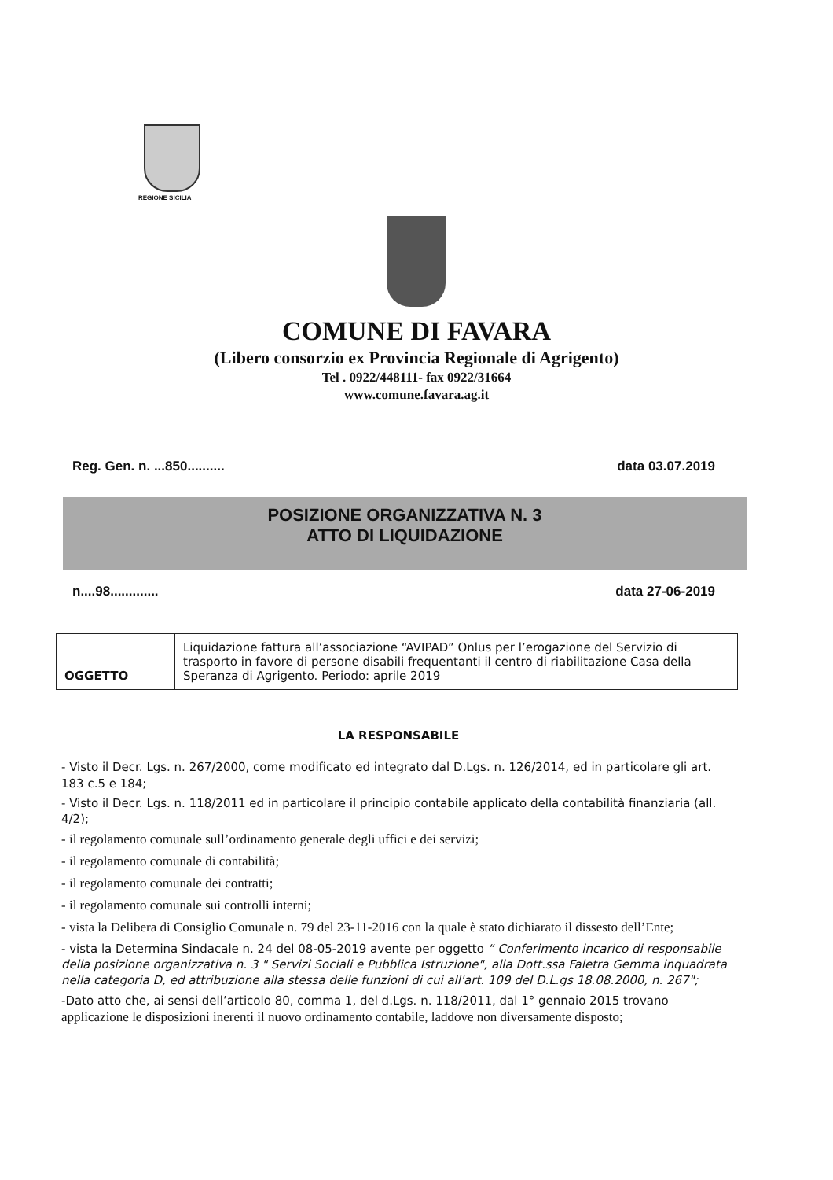REGIONE SICILIA
COMUNE DI FAVARA
(Libero consorzio ex Provincia Regionale di Agrigento)
Tel . 0922/448111- fax 0922/31664
www.comune.favara.ag.it
Reg. Gen. n. ...850.......... data 03.07.2019
POSIZIONE ORGANIZZATIVA N. 3
ATTO DI LIQUIDAZIONE
n....98............. data 27-06-2019
| OGGETTO | Liquidazione fattura all’associazione “AVIPAD” Onlus per l’erogazione del Servizio di trasporto in favore di persone disabili frequentanti il centro di riabilitazione Casa della Speranza di Agrigento. Periodo: aprile 2019 |
LA RESPONSABILE
- Visto il Decr. Lgs. n. 267/2000, come modificato ed integrato dal D.Lgs. n. 126/2014, ed in particolare gli art. 183 c.5 e 184;
- Visto il Decr. Lgs. n. 118/2011 ed in particolare il principio contabile applicato della contabilità finanziaria (all. 4/2);
- il regolamento comunale sull’ordinamento generale degli uffici e dei servizi;
- il regolamento comunale di contabilità;
- il regolamento comunale dei contratti;
- il regolamento comunale sui controlli interni;
- vista la Delibera di Consiglio Comunale n. 79 del 23-11-2016 con la quale è stato dichiarato il dissesto dell’Ente;
- vista la Determina Sindacale n. 24 del 08-05-2019 avente per oggetto “ Conferimento incarico di responsabile della posizione organizzativa n. 3 " Servizi Sociali e Pubblica Istruzione", alla Dott.ssa Faletra Gemma inquadrata nella categoria D, ed attribuzione alla stessa delle funzioni di cui all'art. 109 del D.L.gs 18.08.2000, n. 267";
-Dato atto che, ai sensi dell’articolo 80, comma 1, del d.Lgs. n. 118/2011, dal 1° gennaio 2015 trovano applicazione le disposizioni inerenti il nuovo ordinamento contabile, laddove non diversamente disposto;